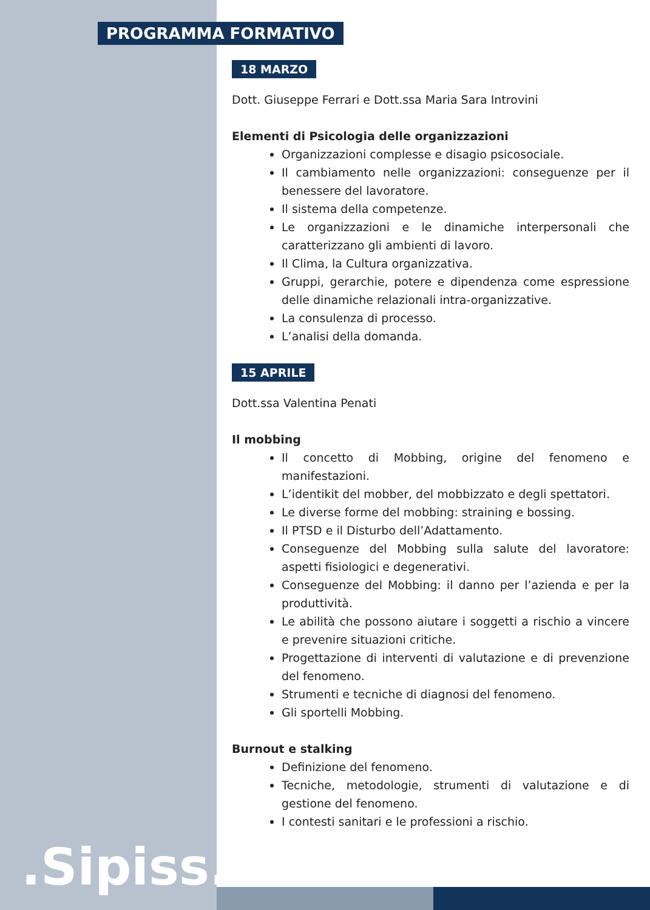PROGRAMMA FORMATIVO
18 MARZO
Dott. Giuseppe Ferrari e Dott.ssa Maria Sara Introvini
Elementi di Psicologia delle organizzazioni
Organizzazioni complesse e disagio psicosociale.
Il cambiamento nelle organizzazioni: conseguenze per il benessere del lavoratore.
Il sistema della competenze.
Le organizzazioni e le dinamiche interpersonali che caratterizzano gli ambienti di lavoro.
Il Clima, la Cultura organizzativa.
Gruppi, gerarchie, potere e dipendenza come espressione delle dinamiche relazionali intra-organizzative.
La consulenza di processo.
L’analisi della domanda.
15 APRILE
Dott.ssa Valentina Penati
Il mobbing
Il concetto di Mobbing, origine del fenomeno e manifestazioni.
L’identikit del mobber, del mobbizzato e degli spettatori.
Le diverse forme del mobbing: straining e bossing.
Il PTSD e il Disturbo dell’Adattamento.
Conseguenze del Mobbing sulla salute del lavoratore: aspetti fisiologici e degenerativi.
Conseguenze del Mobbing: il danno per l’azienda e per la produttività.
Le abilità che possono aiutare i soggetti a rischio a vincere e prevenire situazioni critiche.
Progettazione di interventi di valutazione e di prevenzione del fenomeno.
Strumenti e tecniche di diagnosi del fenomeno.
Gli sportelli Mobbing.
Burnout e stalking
Definizione del fenomeno.
Tecniche, metodologie, strumenti di valutazione e di gestione del fenomeno.
I contesti sanitari e le professioni a rischio.
.Sipiss..